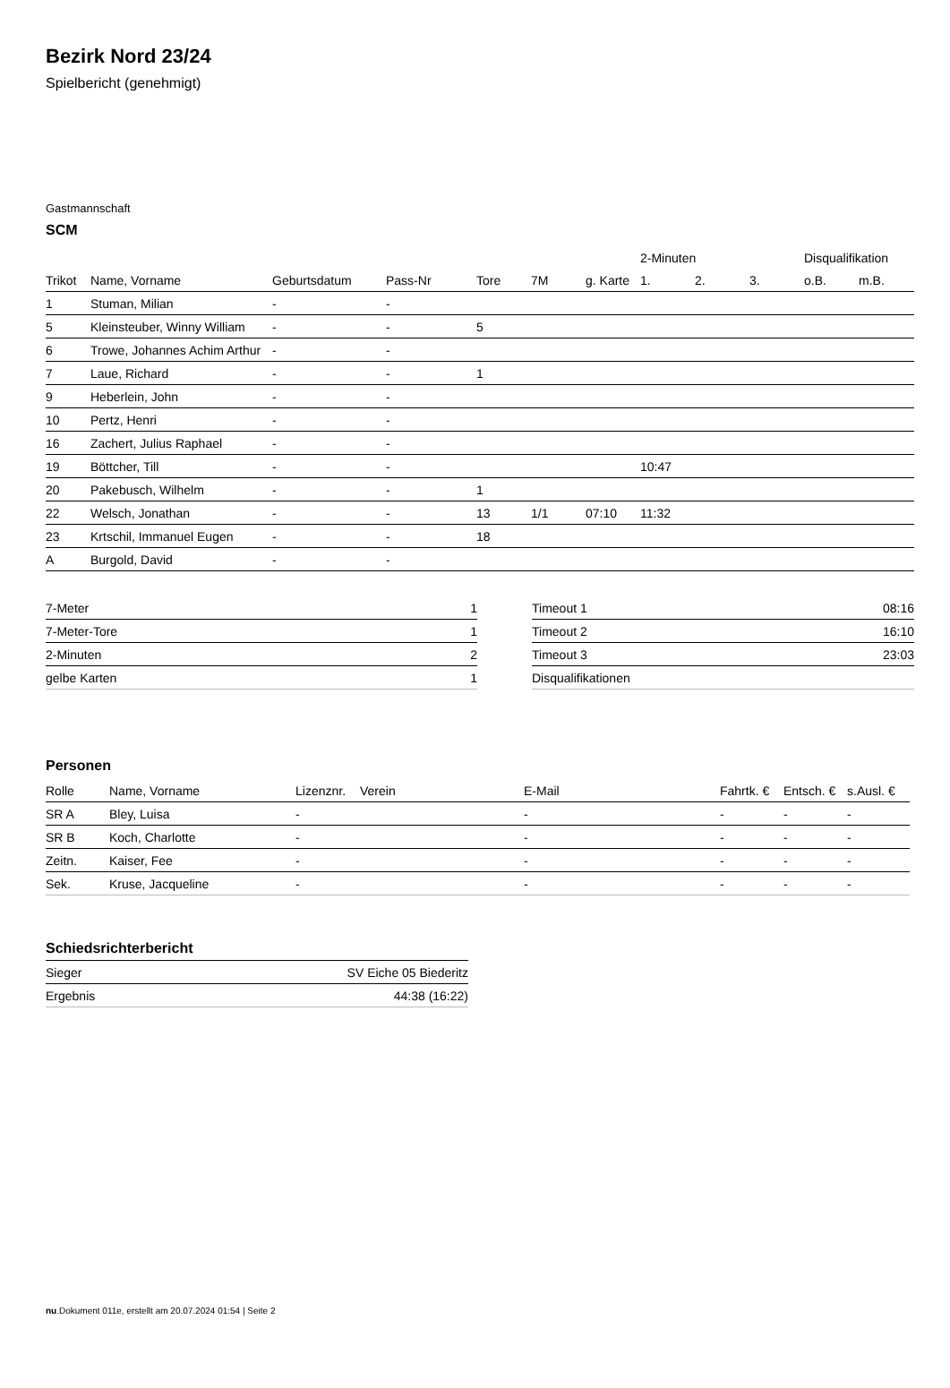Bezirk Nord 23/24
Spielbericht (genehmigt)
Gastmannschaft
SCM
| | | | | | | | 2-Minuten | | | Disqualifikation | |
| --- | --- | --- | --- | --- | --- | --- | --- | --- | --- | --- | --- |
| Trikot | Name, Vorname | Geburtsdatum | Pass-Nr | Tore | 7M | g. Karte | 1. | 2. | 3. | o.B. | m.B. |
| 1 | Stuman, Milian | - | - | | | | | | | | |
| 5 | Kleinsteuber, Winny William | - | - | 5 | | | | | | | |
| 6 | Trowe, Johannes Achim Arthur | - | - | | | | | | | | |
| 7 | Laue, Richard | - | - | 1 | | | | | | | |
| 9 | Heberlein, John | - | - | | | | | | | | |
| 10 | Pertz, Henri | - | - | | | | | | | | |
| 16 | Zachert, Julius Raphael | - | - | | | | | | | | |
| 19 | Böttcher, Till | - | - | | | | 10:47 | | | | |
| 20 | Pakebusch, Wilhelm | - | - | 1 | | | | | | | |
| 22 | Welsch, Jonathan | - | - | 13 | 1/1 | 07:10 | 11:32 | | | | |
| 23 | Krtschil, Immanuel Eugen | - | - | 18 | | | | | | | |
| A | Burgold, David | - | - | | | | | | | | |
| 7-Meter | 1 |
| 7-Meter-Tore | 1 |
| 2-Minuten | 2 |
| gelbe Karten | 1 |
| Timeout 1 | 08:16 |
| Timeout 2 | 16:10 |
| Timeout 3 | 23:03 |
| Disqualifikationen | |
Personen
| Rolle | Name, Vorname | Lizenznr. | Verein | E-Mail | Fahrtk. € | Entsch. € | s.Ausl. € |
| --- | --- | --- | --- | --- | --- | --- | --- |
| SR A | Bley, Luisa | - | | - | - | - | - |
| SR B | Koch, Charlotte | - | | - | - | - | - |
| Zeitn. | Kaiser, Fee | - | | - | - | - | - |
| Sek. | Kruse, Jacqueline | - | | - | - | - | - |
Schiedsrichterbericht
| Sieger | SV Eiche 05 Biederitz |
| Ergebnis | 44:38 (16:22) |
nu.Dokument 011e, erstellt am 20.07.2024 01:54 | Seite 2